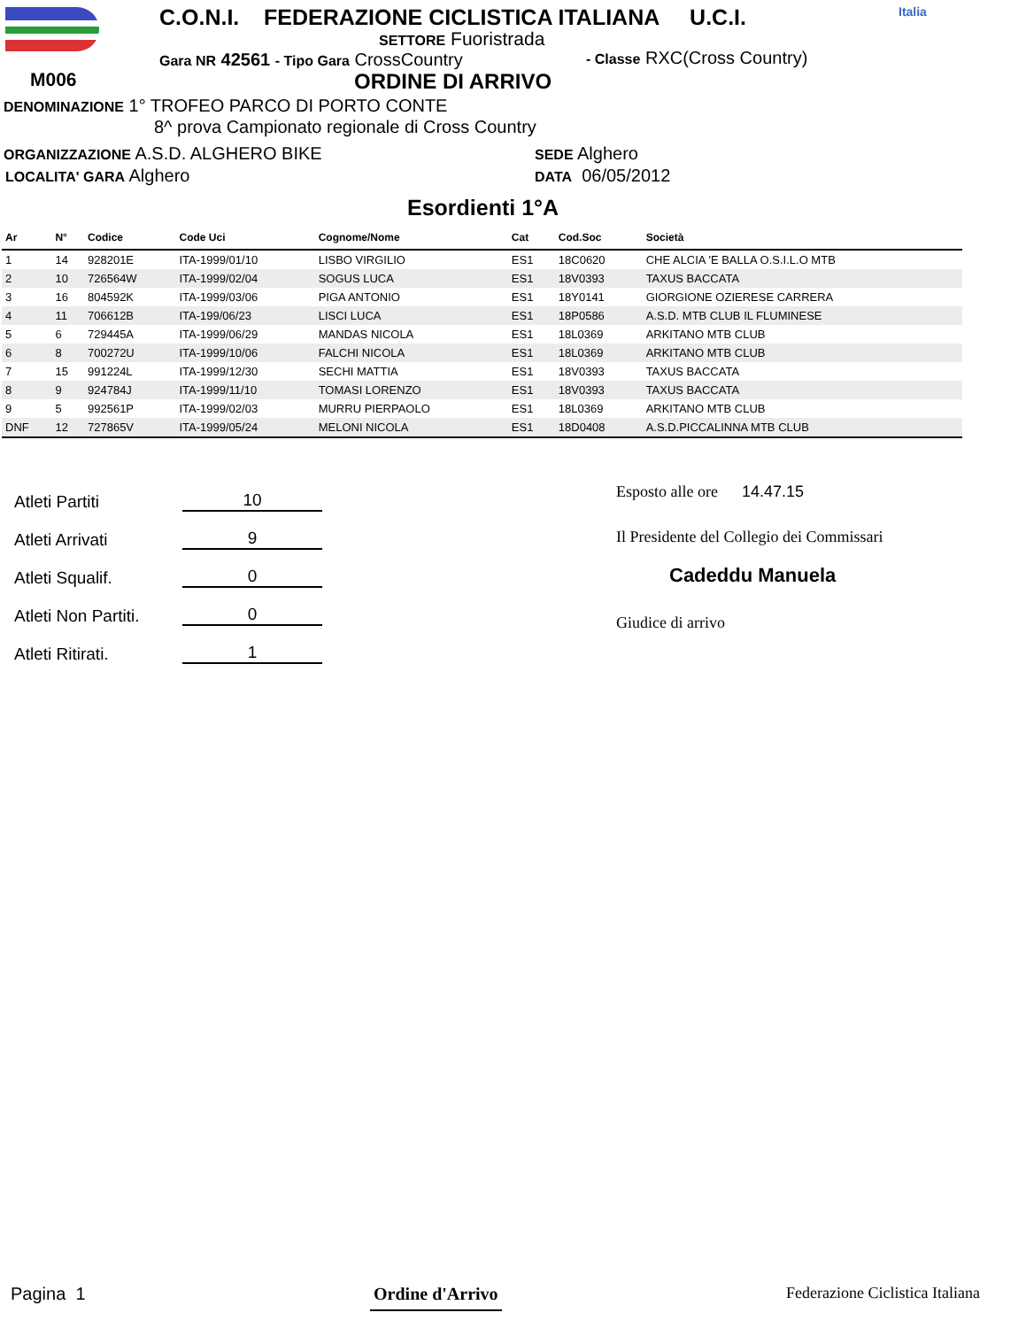M006
C.O.N.I. FEDERAZIONE CICLISTICA ITALIANA U.C.I. Italia
SETTORE Fuoristrada
Gara NR 42561 - Tipo Gara CrossCountry - Classe RXC(Cross Country)
ORDINE DI ARRIVO
DENOMINAZIONE 1° TROFEO PARCO DI PORTO CONTE
8^ prova Campionato regionale di Cross Country
ORGANIZZAZIONE A.S.D. ALGHERO BIKE SEDE Alghero
LOCALITA' GARA Alghero DATA 06/05/2012
Esordienti 1°A
| Ar | N° | Codice | Code Uci | Cognome/Nome | Cat | Cod.Soc | Società |
| --- | --- | --- | --- | --- | --- | --- | --- |
| 1 | 14 | 928201E | ITA-1999/01/10 | LISBO VIRGILIO | ES1 | 18C0620 | CHE ALCIA 'E BALLA O.S.I.L.O MTB |
| 2 | 10 | 726564W | ITA-1999/02/04 | SOGUS LUCA | ES1 | 18V0393 | TAXUS BACCATA |
| 3 | 16 | 804592K | ITA-1999/03/06 | PIGA ANTONIO | ES1 | 18Y0141 | GIORGIONE OZIERESE CARRERA |
| 4 | 11 | 706612B | ITA-199/06/23 | LISCI LUCA | ES1 | 18P0586 | A.S.D. MTB CLUB IL FLUMINESE |
| 5 | 6 | 729445A | ITA-1999/06/29 | MANDAS NICOLA | ES1 | 18L0369 | ARKITANO MTB CLUB |
| 6 | 8 | 700272U | ITA-1999/10/06 | FALCHI NICOLA | ES1 | 18L0369 | ARKITANO MTB CLUB |
| 7 | 15 | 991224L | ITA-1999/12/30 | SECHI MATTIA | ES1 | 18V0393 | TAXUS BACCATA |
| 8 | 9 | 924784J | ITA-1999/11/10 | TOMASI LORENZO | ES1 | 18V0393 | TAXUS BACCATA |
| 9 | 5 | 992561P | ITA-1999/02/03 | MURRU PIERPAOLO | ES1 | 18L0369 | ARKITANO MTB CLUB |
| DNF | 12 | 727865V | ITA-1999/05/24 | MELONI NICOLA | ES1 | 18D0408 | A.S.D.PICCALINNA MTB CLUB |
Atleti Partiti 10
Atleti Arrivati 9
Atleti Squalif. 0
Atleti Non Partiti. 0
Atleti Ritirati. 1
Esposto alle ore 14.47.15
Il Presidente del Collegio dei Commissari
Cadeddu Manuela
Giudice di arrivo
Pagina 1 Ordine d'Arrivo Federazione Ciclistica Italiana